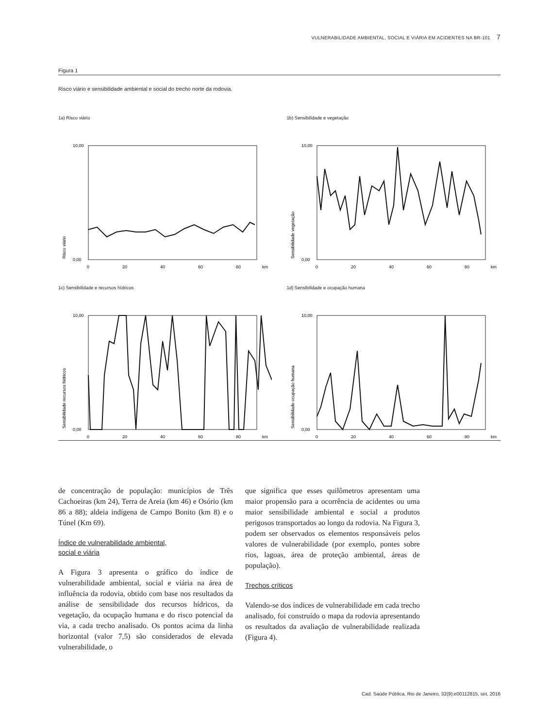VULNERABILIDADE AMBIENTAL, SOCIAL E VIÁRIA EM ACIDENTES NA BR-101 7
Figura 1
Risco viário e sensibilidade ambiental e social do trecho norte da rodovia.
1a) Risco viário
Risco viário
10,00
0,00
0
20
40
60
80
km
1b) Sensibilidade e vegetação
Sensibilidade vegetação
10,00
0,00
0
20
40
60
80
km
1c) Sensibilidade e recursos hídricos
Sensibilidade recursos hídricos
10,00
0,00
0
20
40
60
80
km
1d) Sensibilidade e ocupação humana
Sensibilidade ocupação humana
10,00
0,00
0
20
40
60
80
km
de concentração de população: municípios de Três Cachoeiras (km 24), Terra de Areia (km 46) e Osório (km 86 a 88); aldeia indígena de Campo Bonito (km 8) e o Túnel (Km 69).
Índice de vulnerabilidade ambiental,
social e viária
A Figura 3 apresenta o gráfico do índice de vulnerabilidade ambiental, social e viária na área de influência da rodovia, obtido com base nos resultados da análise de sensibilidade dos recursos hídricos, da vegetação, da ocupação humana e do risco potencial da via, a cada trecho analisado. Os pontos acima da linha horizontal (valor 7,5) são considerados de elevada vulnerabilidade, o
que significa que esses quilômetros apresentam uma maior propensão para a ocorrência de acidentes ou uma maior sensibilidade ambiental e social a produtos perigosos transportados ao longo da rodovia. Na Figura 3, podem ser observados os elementos responsáveis pelos valores de vulnerabilidade (por exemplo, pontes sobre rios, lagoas, área de proteção ambiental, áreas de população).
Trechos críticos
Valendo-se dos índices de vulnerabilidade em cada trecho analisado, foi construído o mapa da rodovia apresentando os resultados da avaliação de vulnerabilidade realizada (Figura 4).
Cad. Saúde Pública, Rio de Janeiro, 32(9):e00112815, set, 2016